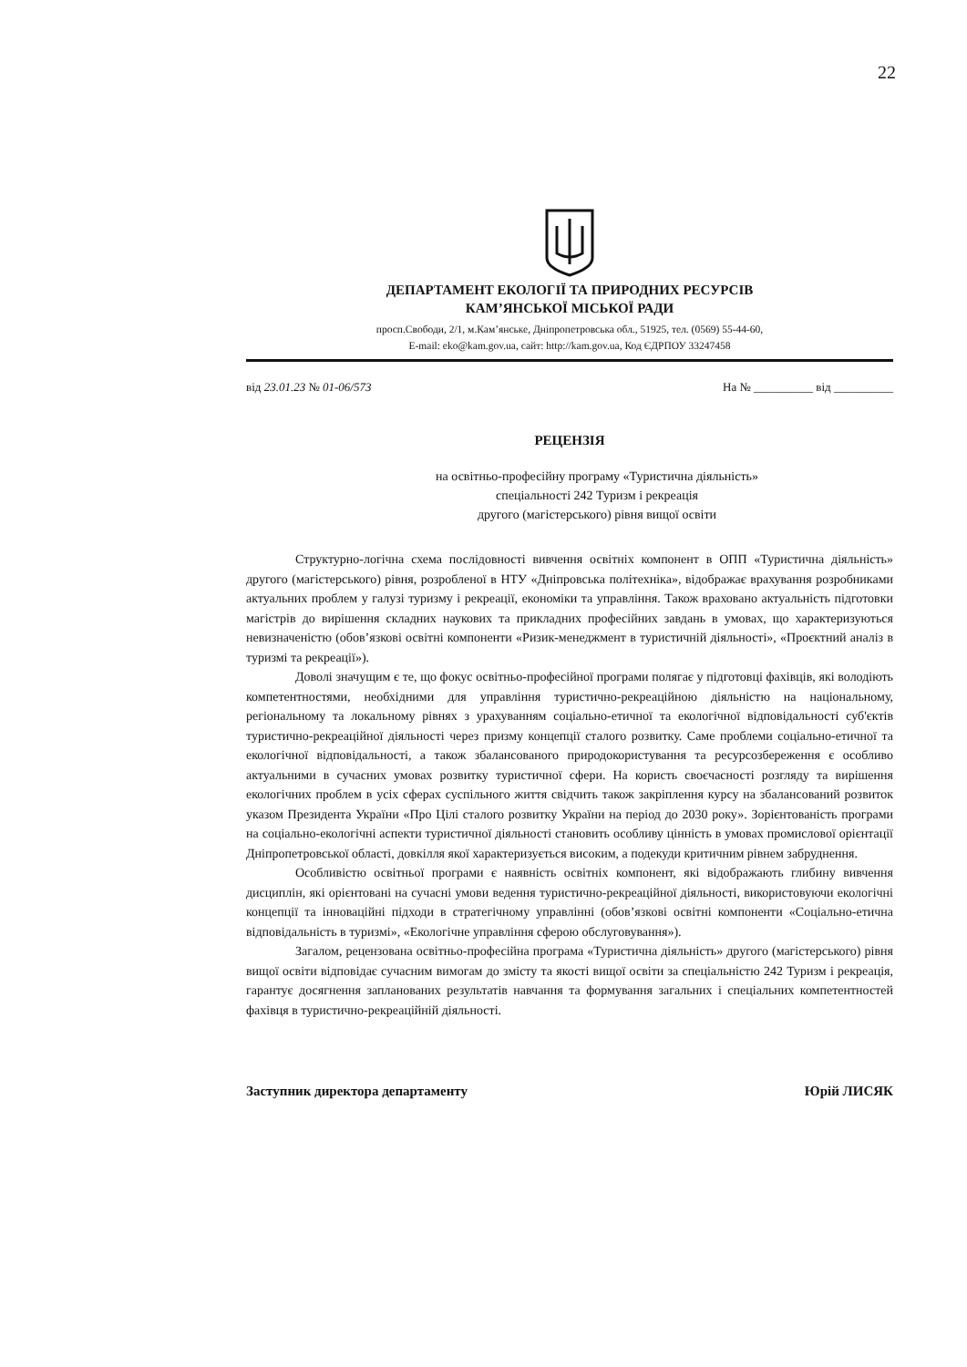22
ДЕПАРТАМЕНТ ЕКОЛОГІЇ ТА ПРИРОДНИХ РЕСУРСІВ
КАМ’ЯНСЬКОЇ МІСЬКОЇ РАДИ
просп.Свободи, 2/1, м.Кам’янське, Дніпропетровська обл., 51925, тел. (0569) 55-44-60,
E-mail: eko@kam.gov.ua, сайт: http://kam.gov.ua, Код ЄДРПОУ 33247458
від 23.01.23 № 01-06/573 На № __________ від __________
РЕЦЕНЗІЯ
на освітньо-професійну програму «Туристична діяльність»
спеціальності 242 Туризм і рекреація
другого (магістерського) рівня вищої освіти
Структурно-логічна схема послідовності вивчення освітніх компонент в ОПП «Туристична діяльність» другого (магістерського) рівня, розробленої в НТУ «Дніпровська політехніка», відображає врахування розробниками актуальних проблем у галузі туризму і рекреації, економіки та управління. Також враховано актуальність підготовки магістрів до вирішення складних наукових та прикладних професійних завдань в умовах, що характеризуються невизначеністю (обов’язкові освітні компоненти «Ризик-менеджмент в туристичній діяльності», «Проєктний аналіз в туризмі та рекреації»).
Доволі значущим є те, що фокус освітньо-професійної програми полягає у підготовці фахівців, які володіють компетентностями, необхідними для управління туристично-рекреаційною діяльністю на національному, регіональному та локальному рівнях з урахуванням соціально-етичної та екологічної відповідальності суб'єктів туристично-рекреаційної діяльності через призму концепції сталого розвитку. Саме проблеми соціально-етичної та екологічної відповідальності, а також збалансованого природокористування та ресурсозбереження є особливо актуальними в сучасних умовах розвитку туристичної сфери. На користь своєчасності розгляду та вирішення екологічних проблем в усіх сферах суспільного життя свідчить також закріплення курсу на збалансований розвиток указом Президента України «Про Цілі сталого розвитку України на період до 2030 року». Зорієнтованість програми на соціально-екологічні аспекти туристичної діяльності становить особливу цінність в умовах промислової орієнтації Дніпропетровської області, довкілля якої характеризується високим, а подекуди критичним рівнем забруднення.
Особливістю освітньої програми є наявність освітніх компонент, які відображають глибину вивчення дисциплін, які орієнтовані на сучасні умови ведення туристично-рекреаційної діяльності, використовуючи екологічні концепції та інноваційні підходи в стратегічному управлінні (обов’язкові освітні компоненти «Соціально-етична відповідальність в туризмі», «Екологічне управління сферою обслуговування»).
Загалом, рецензована освітньо-професійна програма «Туристична діяльність» другого (магістерського) рівня вищої освіти відповідає сучасним вимогам до змісту та якості вищої освіти за спеціальністю 242 Туризм і рекреація, гарантує досягнення запланованих результатів навчання та формування загальних і спеціальних компетентностей фахівця в туристично-рекреаційній діяльності.
Заступник директора департаменту Юрій ЛИСЯК